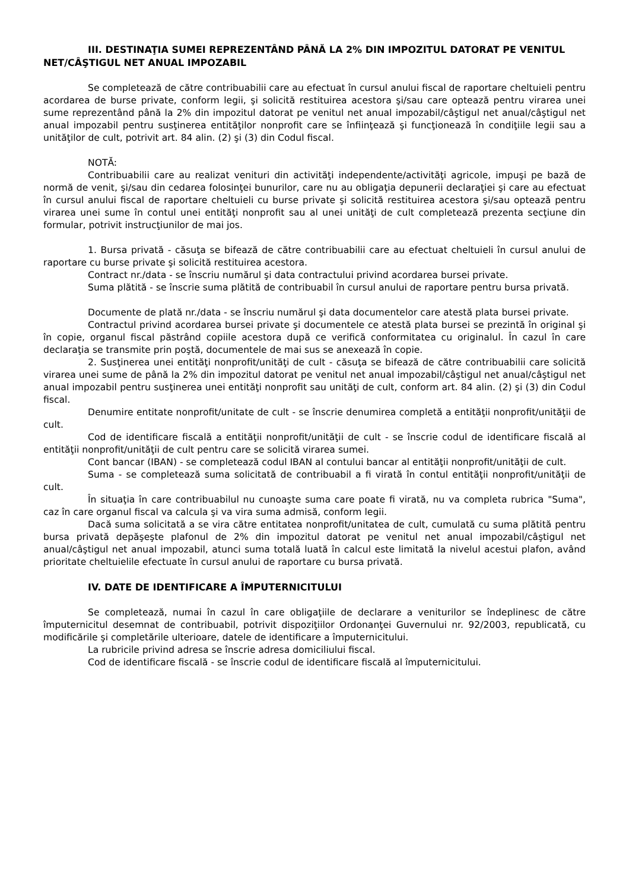III. DESTINAŢIA SUMEI REPREZENTÂND PÂNĂ LA 2% DIN IMPOZITUL DATORAT PE VENITUL NET/CÂŞTIGUL NET ANUAL IMPOZABIL
Se completează de către contribuabilii care au efectuat în cursul anului fiscal de raportare cheltuieli pentru acordarea de burse private, conform legii, şi solicită restituirea acestora şi/sau care optează pentru virarea unei sume reprezentând până la 2% din impozitul datorat pe venitul net anual impozabil/câştigul net anual/câştigul net anual impozabil pentru susţinerea entităţilor nonprofit care se înfiinţează şi funcţionează în condiţiile legii sau a unităţilor de cult, potrivit art. 84 alin. (2) şi (3) din Codul fiscal.
NOTĂ:
Contribuabilii care au realizat venituri din activităţi independente/activităţi agricole, impuşi pe bază de normă de venit, şi/sau din cedarea folosinţei bunurilor, care nu au obligaţia depunerii declaraţiei şi care au efectuat în cursul anului fiscal de raportare cheltuieli cu burse private şi solicită restituirea acestora şi/sau optează pentru virarea unei sume în contul unei entităţi nonprofit sau al unei unităţi de cult completează prezenta secţiune din formular, potrivit instrucţiunilor de mai jos.
1. Bursa privată - căsuţa se bifează de către contribuabilii care au efectuat cheltuieli în cursul anului de raportare cu burse private şi solicită restituirea acestora.
Contract nr./data - se înscriu numărul şi data contractului privind acordarea bursei private.
Suma plătită - se înscrie suma plătită de contribuabil în cursul anului de raportare pentru bursa privată.
Documente de plată nr./data - se înscriu numărul şi data documentelor care atestă plata bursei private.
Contractul privind acordarea bursei private şi documentele ce atestă plata bursei se prezintă în original şi în copie, organul fiscal păstrând copiile acestora după ce verifică conformitatea cu originalul. În cazul în care declaraţia se transmite prin poştă, documentele de mai sus se anexează în copie.
2. Susţinerea unei entităţi nonprofit/unităţi de cult - căsuţa se bifează de către contribuabilii care solicită virarea unei sume de până la 2% din impozitul datorat pe venitul net anual impozabil/câştigul net anual/câştigul net anual impozabil pentru susţinerea unei entităţi nonprofit sau unităţi de cult, conform art. 84 alin. (2) şi (3) din Codul fiscal.
Denumire entitate nonprofit/unitate de cult - se înscrie denumirea completă a entităţii nonprofit/unităţii de cult.
Cod de identificare fiscală a entităţii nonprofit/unităţii de cult - se înscrie codul de identificare fiscală al entităţii nonprofit/unităţii de cult pentru care se solicită virarea sumei.
Cont bancar (IBAN) - se completează codul IBAN al contului bancar al entităţii nonprofit/unităţii de cult.
Suma - se completează suma solicitată de contribuabil a fi virată în contul entităţii nonprofit/unităţii de cult.
În situaţia în care contribuabilul nu cunoaşte suma care poate fi virată, nu va completa rubrica "Suma", caz în care organul fiscal va calcula şi va vira suma admisă, conform legii.
Dacă suma solicitată a se vira către entitatea nonprofit/unitatea de cult, cumulată cu suma plătită pentru bursa privată depăşeşte plafonul de 2% din impozitul datorat pe venitul net anual impozabil/câştigul net anual/câştigul net anual impozabil, atunci suma totală luată în calcul este limitată la nivelul acestui plafon, având prioritate cheltuielile efectuate în cursul anului de raportare cu bursa privată.
IV. DATE DE IDENTIFICARE A ÎMPUTERNICITULUI
Se completează, numai în cazul în care obligaţiile de declarare a veniturilor se îndeplinesc de către împuternicitul desemnat de contribuabil, potrivit dispoziţiilor Ordonanţei Guvernului nr. 92/2003, republicată, cu modificările şi completările ulterioare, datele de identificare a împuternicitului.
La rubricile privind adresa se înscrie adresa domiciliului fiscal.
Cod de identificare fiscală - se înscrie codul de identificare fiscală al împuternicitului.